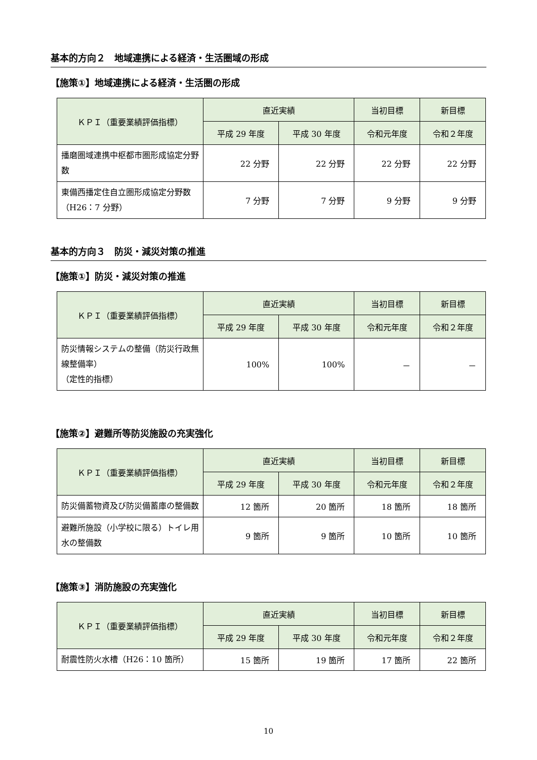基本的方向２　地域連携による経済・生活圏域の形成
【施策①】地域連携による経済・生活圏の形成
| ＫＰＩ（重要業績評価指標） | 直近実績 | | 当初目標 | 新目標 |
| --- | --- | --- | --- | --- |
| | 平成 29 年度 | 平成 30 年度 | 令和元年度 | 令和２年度 |
| 播磨圏域連携中枢都市圏形成協定分野数 | 22 分野 | 22 分野 | 22 分野 | 22 分野 |
| 東備西播定住自立圏形成協定分野数（H26：7 分野） | 7 分野 | 7 分野 | 9 分野 | 9 分野 |
基本的方向３　防災・減災対策の推進
【施策①】防災・減災対策の推進
| ＫＰＩ（重要業績評価指標） | 直近実績 | | 当初目標 | 新目標 |
| --- | --- | --- | --- | --- |
| | 平成 29 年度 | 平成 30 年度 | 令和元年度 | 令和２年度 |
| 防災情報システムの整備（防災行政無線整備率） （定性的指標） | 100% | 100% | － | － |
【施策②】避難所等防災施設の充実強化
| ＫＰＩ（重要業績評価指標） | 直近実績 | | 当初目標 | 新目標 |
| --- | --- | --- | --- | --- |
| | 平成 29 年度 | 平成 30 年度 | 令和元年度 | 令和２年度 |
| 防災備蓄物資及び防災備蓄庫の整備数 | 12 箇所 | 20 箇所 | 18 箇所 | 18 箇所 |
| 避難所施設（小学校に限る）トイレ用水の整備数 | 9 箇所 | 9 箇所 | 10 箇所 | 10 箇所 |
【施策③】消防施設の充実強化
| ＫＰＩ（重要業績評価指標） | 直近実績 | | 当初目標 | 新目標 |
| --- | --- | --- | --- | --- |
| | 平成 29 年度 | 平成 30 年度 | 令和元年度 | 令和２年度 |
| 耐震性防火水槽（H26：10 箇所） | 15 箇所 | 19 箇所 | 17 箇所 | 22 箇所 |
10